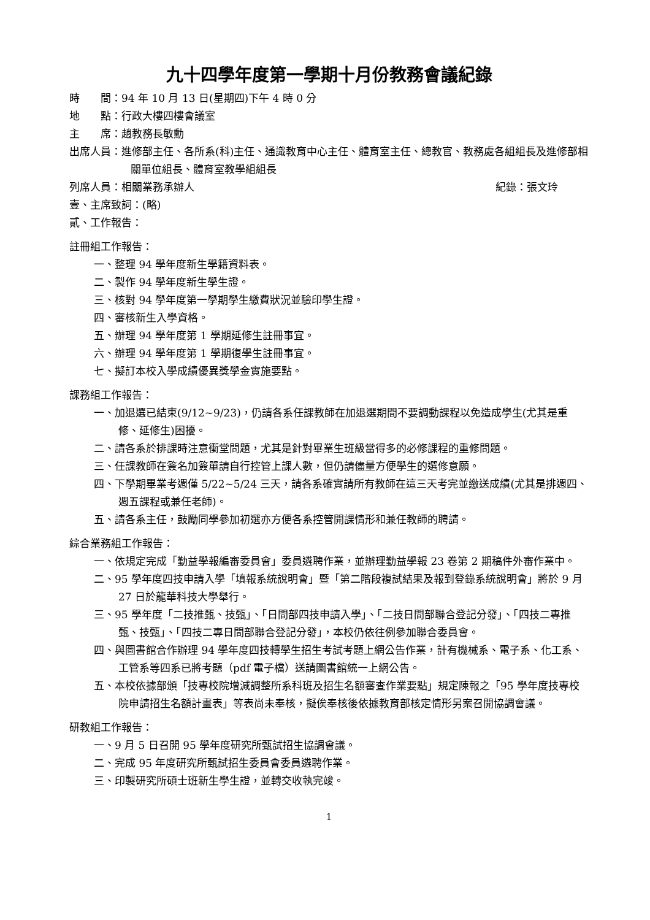九十四學年度第一學期十月份教務會議紀錄
時　　間：94 年 10 月 13 日(星期四)下午 4 時 0 分
地　　點：行政大樓四樓會議室
主　　席：趙教務長敏勳
出席人員：進修部主任、各所系(科)主任、通識教育中心主任、體育室主任、總教官、教務處各組組長及進修部相關單位組長、體育室教學組組長
列席人員：相關業務承辦人 紀錄：張文玲
壹、主席致詞：(略)
貳、工作報告：
註冊組工作報告：
一、整理 94 學年度新生學籍資料表。
二、製作 94 學年度新生學生證。
三、核對 94 學年度第一學期學生繳費狀況並驗印學生證。
四、審核新生入學資格。
五、辦理 94 學年度第 1 學期延修生註冊事宜。
六、辦理 94 學年度第 1 學期復學生註冊事宜。
七、擬訂本校入學成績優異獎學金實施要點。
課務組工作報告：
一、加退選已結束(9/12~9/23)，仍請各系任課教師在加退選期間不要調動課程以免造成學生(尤其是重修、延修生)困擾。
二、請各系於排課時注意衝堂問題，尤其是針對畢業生班級當得多的必修課程的重修問題。
三、任課教師在簽名加簽單請自行控管上課人數，但仍請儘量方便學生的選修意願。
四、下學期畢業考週僅 5/22~5/24 三天，請各系確實請所有教師在這三天考完並繳送成績(尤其是排週四、週五課程或兼任老師)。
五、請各系主任，鼓勵同學參加初選亦方便各系控管開課情形和兼任教師的聘請。
綜合業務組工作報告：
一、依規定完成「勤益學報編審委員會」委員遴聘作業，並辦理勤益學報 23 卷第 2 期稿件外審作業中。
二、95 學年度四技申請入學「填報系統說明會」暨「第二階段複試結果及報到登錄系統說明會」將於 9 月 27 日於龍華科技大學舉行。
三、95 學年度「二技推甄、技甄」、「日間部四技申請入學」、「二技日間部聯合登記分發」、「四技二專推甄、技甄」、「四技二專日間部聯合登記分發」，本校仍依往例參加聯合委員會。
四、與圖書館合作辦理 94 學年度四技轉學生招生考試考題上網公告作業，計有機械系、電子系、化工系、工管系等四系已將考題（pdf 電子檔）送請圖書館統一上網公告。
五、本校依據部頒「技專校院增減調整所系科班及招生名額審查作業要點」規定陳報之「95 學年度技專校院申請招生名額計畫表」等表尚未奉核，擬俟奉核後依據教育部核定情形另案召開協調會議。
研教組工作報告：
一、9 月 5 日召開 95 學年度研究所甄試招生協調會議。
二、完成 95 年度研究所甄試招生委員會委員遴聘作業。
三、印製研究所碩士班新生學生證，並轉交收執完竣。
1